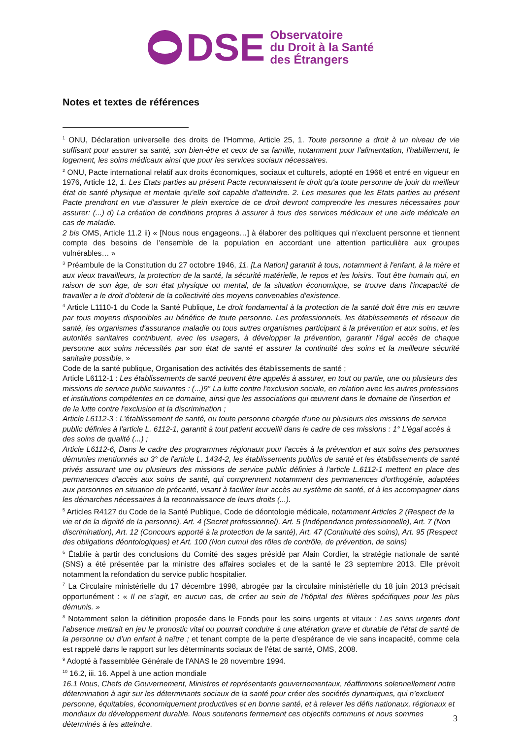DSE
Observatoire
du Droit à la Santé
des Étrangers
Notes et textes de références
<sup>1</sup> ONU, Déclaration universelle des droits de l’Homme, Article 25, 1. Toute personne a droit à un niveau de vie suffisant pour assurer sa santé, son bien-être et ceux de sa famille, notamment pour l'alimentation, l'habillement, le logement, les soins médicaux ainsi que pour les services sociaux nécessaires.
<sup>2</sup> ONU, Pacte international relatif aux droits économiques, sociaux et culturels, adopté en 1966 et entré en vigueur en 1976, Article 12, 1. Les Etats parties au présent Pacte reconnaissent le droit qu'a toute personne de jouir du meilleur état de santé physique et mentale qu'elle soit capable d'atteindre. 2. Les mesures que les Etats parties au présent Pacte prendront en vue d'assurer le plein exercice de ce droit devront comprendre les mesures nécessaires pour assurer: (...) d) La création de conditions propres à assurer à tous des services médicaux et une aide médicale en cas de maladie.
2 bis OMS, Article 11.2 ii) « [Nous nous engageons…] à élaborer des politiques qui n’excluent personne et tiennent compte des besoins de l’ensemble de la population en accordant une attention particulière aux groupes vulnérables… »
<sup>3</sup> Préambule de la Constitution du 27 octobre 1946, 11. [La Nation] garantit à tous, notamment à l'enfant, à la mère et aux vieux travailleurs, la protection de la santé, la sécurité matérielle, le repos et les loisirs. Tout être humain qui, en raison de son âge, de son état physique ou mental, de la situation économique, se trouve dans l'incapacité de travailler a le droit d'obtenir de la collectivité des moyens convenables d'existence.
<sup>4</sup> Article L1110-1 du Code la Santé Publique, Le droit fondamental à la protection de la santé doit être mis en œuvre par tous moyens disponibles au bénéfice de toute personne. Les professionnels, les établissements et réseaux de santé, les organismes d'assurance maladie ou tous autres organismes participant à la prévention et aux soins, et les autorités sanitaires contribuent, avec les usagers, à développer la prévention, garantir l'égal accès de chaque personne aux soins nécessités par son état de santé et assurer la continuité des soins et la meilleure sécurité sanitaire possible. »
Code de la santé publique, Organisation des activités des établissements de santé ;
Article L6112-1 : Les établissements de santé peuvent être appelés à assurer, en tout ou partie, une ou plusieurs des missions de service public suivantes : (...)9° La lutte contre l'exclusion sociale, en relation avec les autres professions et institutions compétentes en ce domaine, ainsi que les associations qui œuvrent dans le domaine de l'insertion et de la lutte contre l'exclusion et la discrimination ;
Article L6112-3 : L'établissement de santé, ou toute personne chargée d'une ou plusieurs des missions de service public définies à l'article L. 6112-1, garantit à tout patient accueilli dans le cadre de ces missions : 1° L'égal accès à des soins de qualité (...) ;
Article L6112-6, Dans le cadre des programmes régionaux pour l'accès à la prévention et aux soins des personnes démunies mentionnés au 3° de l'article L. 1434-2, les établissements publics de santé et les établissements de santé privés assurant une ou plusieurs des missions de service public définies à l'article L.6112-1 mettent en place des permanences d'accès aux soins de santé, qui comprennent notamment des permanences d'orthogénie, adaptées aux personnes en situation de précarité, visant à faciliter leur accès au système de santé, et à les accompagner dans les démarches nécessaires à la reconnaissance de leurs droits (...).
<sup>5</sup> Articles R4127 du Code de la Santé Publique, Code de déontologie médicale, notamment Articles 2 (Respect de la vie et de la dignité de la personne), Art. 4 (Secret professionnel), Art. 5 (Indépendance professionnelle), Art. 7 (Non discrimination), Art. 12 (Concours apporté à la protection de la santé), Art. 47 (Continuité des soins), Art. 95 (Respect des obligations déontologiques) et Art. 100 (Non cumul des rôles de contrôle, de prévention, de soins)
<sup>6</sup> Établie à partir des conclusions du Comité des sages présidé par Alain Cordier, la stratégie nationale de santé (SNS) a été présentée par la ministre des affaires sociales et de la santé le 23 septembre 2013. Elle prévoit notamment la refondation du service public hospitalier.
<sup>7</sup> La Circulaire ministérielle du 17 décembre 1998, abrogée par la circulaire ministérielle du 18 juin 2013 précisait opportunément : « Il ne s’agit, en aucun cas, de créer au sein de l’hôpital des filières spécifiques pour les plus démunis. »
<sup>8</sup> Notamment selon la définition proposée dans le Fonds pour les soins urgents et vitaux : Les soins urgents dont l’absence mettrait en jeu le pronostic vital ou pourrait conduire à une altération grave et durable de l’état de santé de la personne ou d’un enfant à naître ; et tenant compte de la perte d’espérance de vie sans incapacité, comme cela est rappelé dans le rapport sur les déterminants sociaux de l’état de santé, OMS, 2008.
<sup>9</sup> Adopté à l'assemblée Générale de l'ANAS le 28 novembre 1994.
<sup>10</sup> 16.2, iii. 16. Appel à une action mondiale
16.1 Nous, Chefs de Gouvernement, Ministres et représentants gouvernementaux, réaffirmons solennellement notre détermination à agir sur les déterminants sociaux de la santé pour créer des sociétés dynamiques, qui n’excluent personne, équitables, économiquement productives et en bonne santé, et à relever les défis nationaux, régionaux et mondiaux du développement durable. Nous soutenons fermement ces objectifs communs et nous sommes déterminés à les atteindre.
3